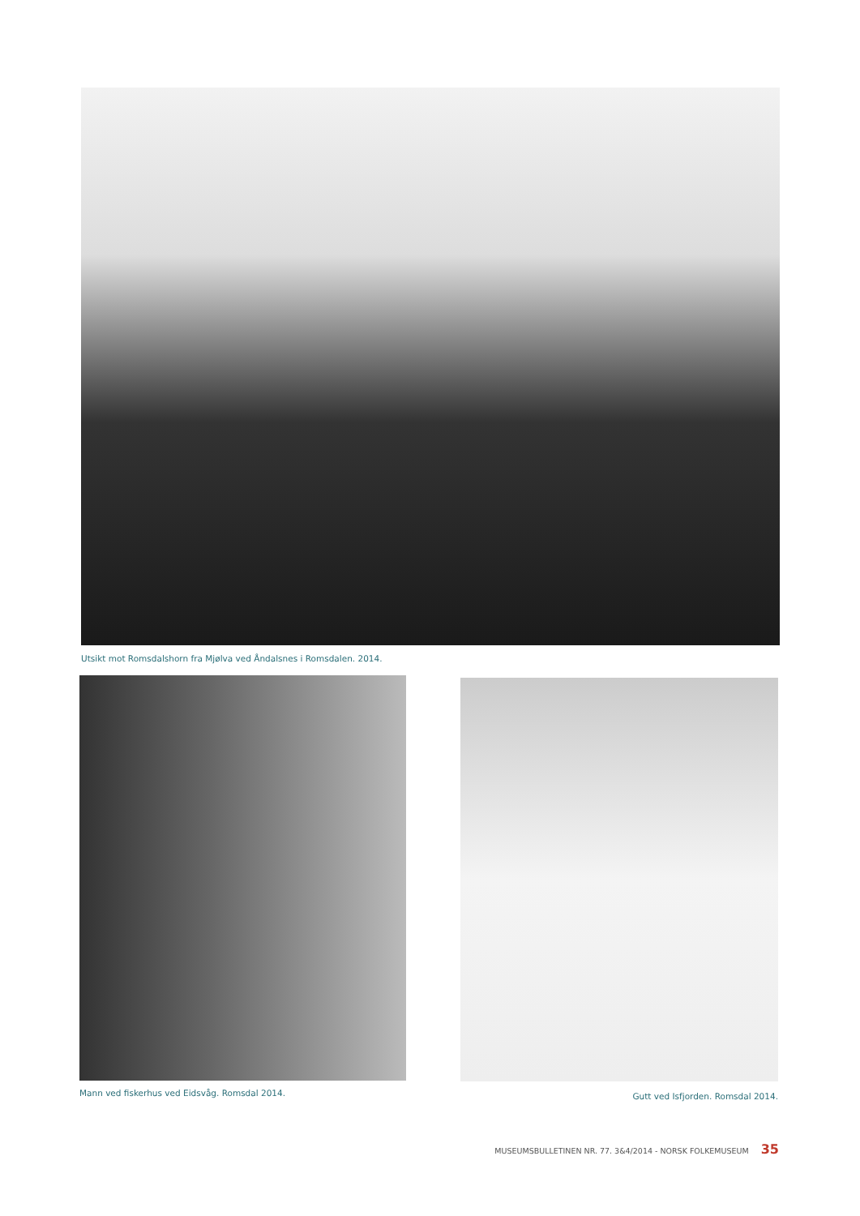Utsikt mot Romsdalshorn fra Mjølva ved Åndalsnes i Romsdalen. 2014.
Mann ved fiskerhus ved Eidsvåg. Romsdal 2014.
Gutt ved Isfjorden. Romsdal 2014.
MUSEUMSBULLETINEN NR. 77. 3&4/2014 - NORSK FOLKEMUSEUM 35